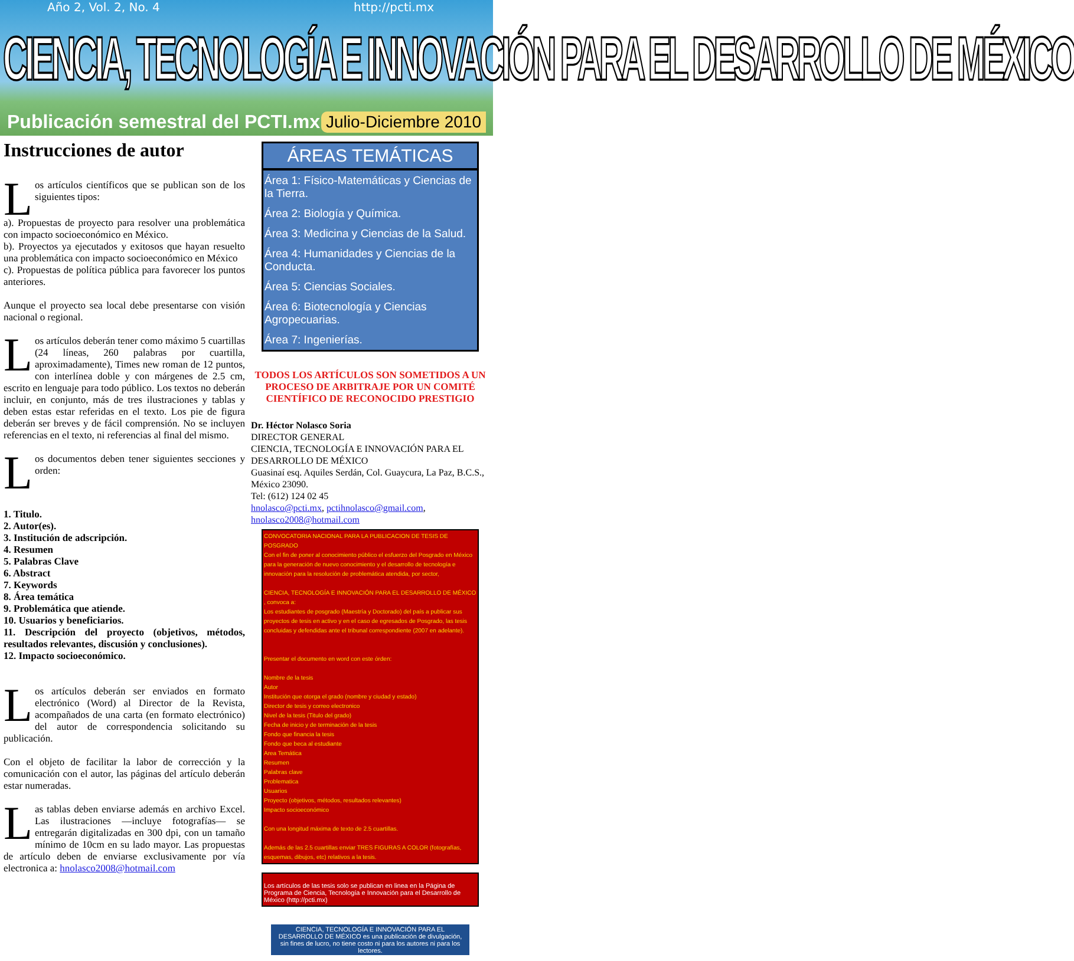Año 2, Vol. 2, No. 4 http://pcti.mx
CIENCIA, TECNOLOGÍA E INNOVACIÓN PARA EL DESARROLLO DE MÉXICO
Publicación semestral del PCTI.mx Julio-Diciembre 2010
Instrucciones de autor
Los artículos científicos que se publican son de los siguientes tipos:
a). Propuestas de proyecto para resolver una problemática con impacto socioeconómico en México.
b). Proyectos ya ejecutados y exitosos que hayan resuelto una problemática con impacto socioeconómico en México
c). Propuestas de política pública para favorecer los puntos anteriores.
Aunque el proyecto sea local debe presentarse con visión nacional o regional.
Los artículos deberán tener como máximo 5 cuartillas (24 líneas, 260 palabras por cuartilla, aproximadamente), Times new roman de 12 puntos, con interlínea doble y con márgenes de 2.5 cm, escrito en lenguaje para todo público. Los textos no deberán incluir, en conjunto, más de tres ilustraciones y tablas y deben estas estar referidas en el texto. Los pie de figura deberán ser breves y de fácil comprensión. No se incluyen referencias en el texto, ni referencias al final del mismo.
Los documentos deben tener siguientes secciones y orden:
1. Titulo.
2. Autor(es).
3. Institución de adscripción.
4. Resumen
5. Palabras Clave
6. Abstract
7. Keywords
8. Área temática
9. Problemática que atiende.
10. Usuarios y beneficiarios.
11. Descripción del proyecto (objetivos, métodos, resultados relevantes, discusión y conclusiones).
12. Impacto socioeconómico.
Los artículos deberán ser enviados en formato electrónico (Word) al Director de la Revista, acompañados de una carta (en formato electrónico) del autor de correspondencia solicitando su publicación.
Con el objeto de facilitar la labor de corrección y la comunicación con el autor, las páginas del artículo deberán estar numeradas.
Las tablas deben enviarse además en archivo Excel. Las ilustraciones —incluye fotografías— se entregarán digitalizadas en 300 dpi, con un tamaño mínimo de 10cm en su lado mayor. Las propuestas de artículo deben de enviarse exclusivamente por vía electronica a: hnolasco2008@hotmail.com
ÁREAS TEMÁTICAS
Área 1: Físico-Matemáticas y Ciencias de la Tierra.
Área 2: Biología y Química.
Área 3: Medicina y Ciencias de la Salud.
Área 4: Humanidades y Ciencias de la Conducta.
Área 5: Ciencias Sociales.
Área 6: Biotecnología y Ciencias Agropecuarias.
Área 7: Ingenierías.
TODOS LOS ARTÍCULOS SON SOMETIDOS A UN PROCESO DE ARBITRAJE POR UN COMITÉ CIENTÍFICO DE RECONOCIDO PRESTIGIO
Dr. Héctor Nolasco Soria
DIRECTOR GENERAL
CIENCIA, TECNOLOGÍA E INNOVACIÓN PARA EL DESARROLLO DE MÉXICO
Guasinaí esq. Aquiles Serdán, Col. Guaycura, La Paz, B.C.S., México 23090.
Tel: (612) 124 02 45
hnolasco@pcti.mx, pctihnolasco@gmail.com, hnolasco2008@hotmail.com
CONVOCATORIA NACIONAL PARA LA PUBLICACION DE TESIS DE POSGRADO
Con el fin de poner al conocimiento público el esfuerzo del Posgrado en México para la generación de nuevo conocimiento y el desarrollo de tecnología e innovación para la resolución de problemática atendida, por sector,
CIENCIA, TECNOLOGÍA E INNOVACIÓN PARA EL DESARROLLO DE MÉXICO , convoca a:
Los estudiantes de posgrado (Maestría y Doctorado) del país a publicar sus proyectos de tesis en activo y en el caso de egresados de Posgrado, las tesis concluidas y defendidas ante el tribunal correspondiente (2007 en adelante).
Presentar el documento en word con este órden:
Nombre de la tesis
Autor
Institución que otorga el grado (nombre y ciudad y estado)
Director de tesis y correo electronico
Nivel de la tesis (Titulo del grado)
Fecha de inicio y de terminación de la tesis
Fondo que financia la tesis
Fondo que beca al estudiante
Area Temática
Resumen
Palabras clave
Problematica
Usuarios
Proyecto (objetivos, métodos, resultados relevantes)
Impacto socioeconómico
Con una longitud máxima de texto de 2.5 cuartillas.
Además de las 2.5 cuartillas enviar TRES FIGURAS A COLOR (fotografías, esquemas, dibujos, etc) relativos a la tesis.
Los artículos de las tesis solo se publican en linea en la Página de Programa de Ciencia, Tecnología e Innovación para el Desarrollo de México (http://pcti.mx)
CIENCIA, TECNOLOGÍA E INNOVACIÓN PARA EL DESARROLLO DE MÉXICO es una publicación de divulgación, sin fines de lucro, no tiene costo ni para los autores ni para los lectores.